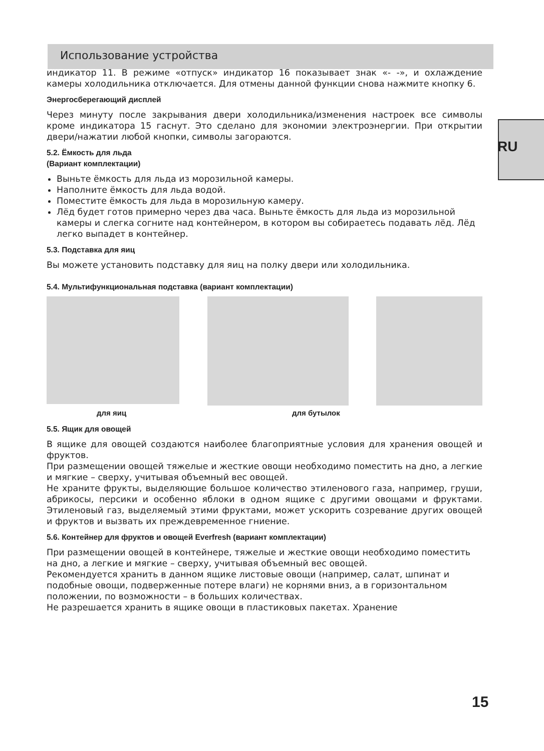RU
Использование устройства
индикатор 11. В режиме «отпуск» индикатор 16 показывает знак «- -», и охлаждение камеры холодильника отключается. Для отмены данной функции снова нажмите кнопку 6.
Энергосберегающий дисплей
Через минуту после закрывания двери холодильника/изменения настроек все символы кроме индикатора 15 гаснут. Это сделано для экономии электроэнергии. При открытии двери/нажатии любой кнопки, символы загораются.
5.2. Ёмкость для льда
(Вариант комплектации)
Выньте ёмкость для льда из морозильной камеры.
Наполните ёмкость для льда водой.
Поместите ёмкость для льда в морозильную камеру.
Лёд будет готов примерно через два часа. Выньте ёмкость для льда из морозильной камеры и слегка согните над контейнером, в котором вы собираетесь подавать лёд. Лёд легко выпадет в контейнер.
5.3. Подставка для яиц
Вы можете установить подставку для яиц на полку двери или холодильника.
5.4. Мультифункциональная подставка (вариант комплектации)
для яиц для бутылок
5.5. Ящик для овощей
В ящике для овощей создаются наиболее благоприятные условия для хранения овощей и фруктов.
При размещении овощей тяжелые и жесткие овощи необходимо поместить на дно, а легкие и мягкие – сверху, учитывая объемный вес овощей.
Не храните фрукты, выделяющие большое количество этиленового газа, например, груши, абрикосы, персики и особенно яблоки в одном ящике с другими овощами и фруктами. Этиленовый газ, выделяемый этими фруктами, может ускорить созревание других овощей и фруктов и вызвать их преждевременное гниение.
5.6. Контейнер для фруктов и овощей Everfresh (вариант комплектации)
При размещении овощей в контейнере, тяжелые и жесткие овощи необходимо поместить на дно, а легкие и мягкие – сверху, учитывая объемный вес овощей.
Рекомендуется хранить в данном ящике листовые овощи (например, салат, шпинат и подобные овощи, подверженные потере влаги) не корнями вниз, а в горизонтальном положении, по возможности – в больших количествах.
Не разрешается хранить в ящике овощи в пластиковых пакетах. Хранение
15